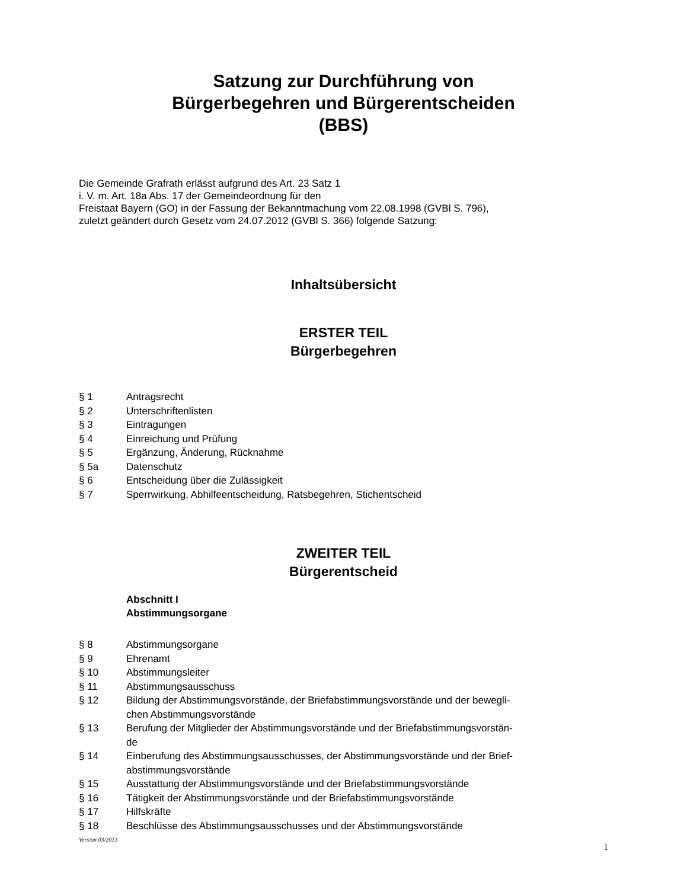Satzung zur Durchführung von
Bürgerbegehren und Bürgerentscheiden
(BBS)
Die Gemeinde Grafrath erlässt aufgrund des Art. 23 Satz 1
i. V. m. Art. 18a Abs. 17 der Gemeindeordnung für den
Freistaat Bayern (GO) in der Fassung der Bekanntmachung vom 22.08.1998 (GVBl S. 796),
zuletzt geändert durch Gesetz vom 24.07.2012 (GVBl S. 366) folgende Satzung:
Inhaltsübersicht
ERSTER TEIL
Bürgerbegehren
§ 1 Antragsrecht
§ 2 Unterschriftenlisten
§ 3 Eintragungen
§ 4 Einreichung und Prüfung
§ 5 Ergänzung, Änderung, Rücknahme
§ 5a Datenschutz
§ 6 Entscheidung über die Zulässigkeit
§ 7 Sperrwirkung, Abhilfeentscheidung, Ratsbegehren, Stichentscheid
ZWEITER TEIL
Bürgerentscheid
Abschnitt I
Abstimmungsorgane
§ 8 Abstimmungsorgane
§ 9 Ehrenamt
§ 10 Abstimmungsleiter
§ 11 Abstimmungsausschuss
§ 12 Bildung der Abstimmungsvorstände, der Briefabstimmungsvorstände und der bewegli-
chen Abstimmungsvorstände
§ 13 Berufung der Mitglieder der Abstimmungsvorstände und der Briefabstimmungsvorstän-
de
§ 14 Einberufung des Abstimmungsausschusses, der Abstimmungsvorstände und der Brief-
abstimmungsvorstände
§ 15 Ausstattung der Abstimmungsvorstände und der Briefabstimmungsvorstände
§ 16 Tätigkeit der Abstimmungsvorstände und der Briefabstimmungsvorstände
§ 17 Hilfskräfte
§ 18 Beschlüsse des Abstimmungsausschusses und der Abstimmungsvorstände
Version 03/2013 1